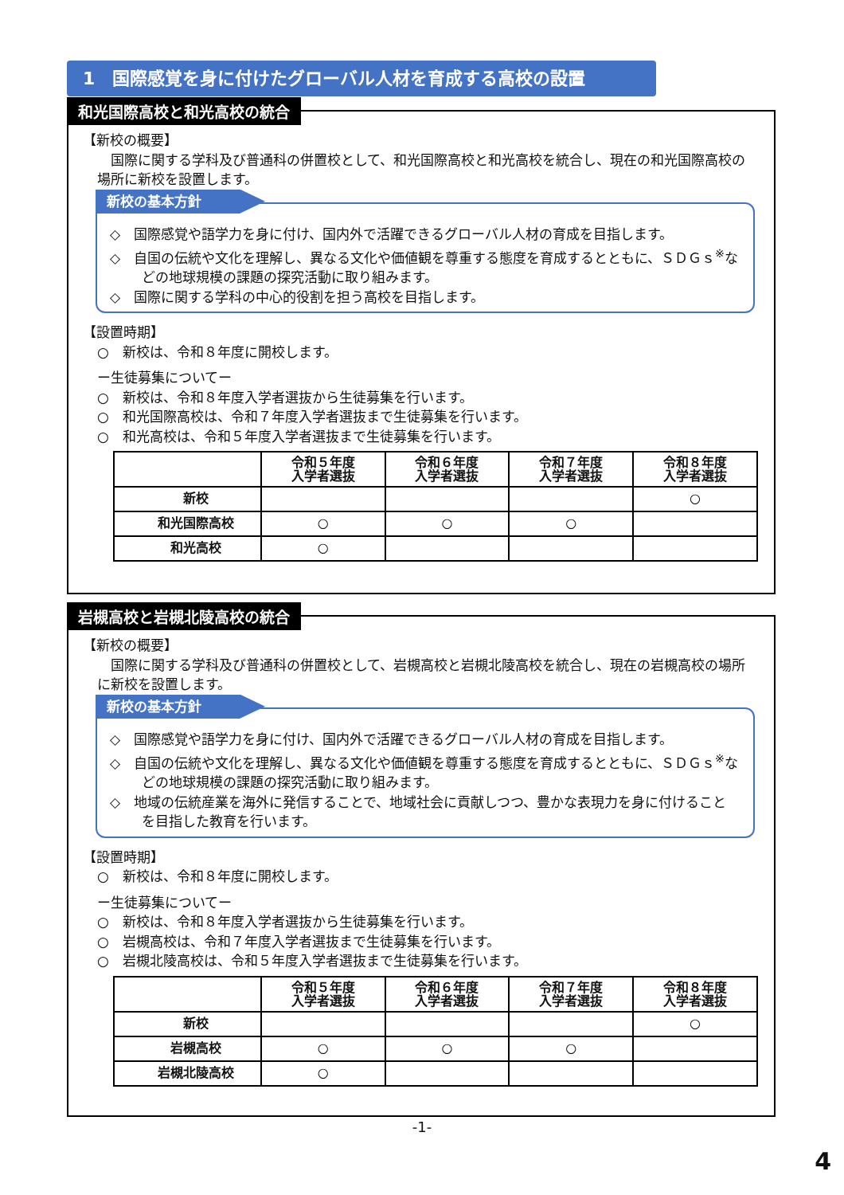1　国際感覚を身に付けたグローバル人材を育成する高校の設置
和光国際高校と和光高校の統合
【新校の概要】
　国際に関する学科及び普通科の併置校として、和光国際高校と和光高校を統合し、現在の和光国際高校の場所に新校を設置します。
新校の基本方針
◇　国際感覚や語学力を身に付け、国内外で活躍できるグローバル人材の育成を目指します。
◇　自国の伝統や文化を理解し、異なる文化や価値観を尊重する態度を育成するとともに、ＳＤＧｓ<sup>※</sup>などの地球規模の課題の探究活動に取り組みます。
◇　国際に関する学科の中心的役割を担う高校を目指します。
【設置時期】
○　新校は、令和８年度に開校します。
ー生徒募集についてー
○　新校は、令和８年度入学者選抜から生徒募集を行います。
○　和光国際高校は、令和７年度入学者選抜まで生徒募集を行います。
○　和光高校は、令和５年度入学者選抜まで生徒募集を行います。
| | 令和５年度 入学者選抜 | 令和６年度 入学者選抜 | 令和７年度 入学者選抜 | 令和８年度 入学者選抜 |
| 新校 | | | | ○ |
| 和光国際高校 | ○ | ○ | ○ | |
| 和光高校 | ○ | | | |
岩槻高校と岩槻北陵高校の統合
【新校の概要】
　国際に関する学科及び普通科の併置校として、岩槻高校と岩槻北陵高校を統合し、現在の岩槻高校の場所に新校を設置します。
新校の基本方針
◇　国際感覚や語学力を身に付け、国内外で活躍できるグローバル人材の育成を目指します。
◇　自国の伝統や文化を理解し、異なる文化や価値観を尊重する態度を育成するとともに、ＳＤＧｓ<sup>※</sup>などの地球規模の課題の探究活動に取り組みます。
◇　地域の伝統産業を海外に発信することで、地域社会に貢献しつつ、豊かな表現力を身に付けることを目指した教育を行います。
【設置時期】
○　新校は、令和８年度に開校します。
ー生徒募集についてー
○　新校は、令和８年度入学者選抜から生徒募集を行います。
○　岩槻高校は、令和７年度入学者選抜まで生徒募集を行います。
○　岩槻北陵高校は、令和５年度入学者選抜まで生徒募集を行います。
| | 令和５年度 入学者選抜 | 令和６年度 入学者選抜 | 令和７年度 入学者選抜 | 令和８年度 入学者選抜 |
| 新校 | | | | ○ |
| 岩槻高校 | ○ | ○ | ○ | |
| 岩槻北陵高校 | ○ | | | |
-1-
4